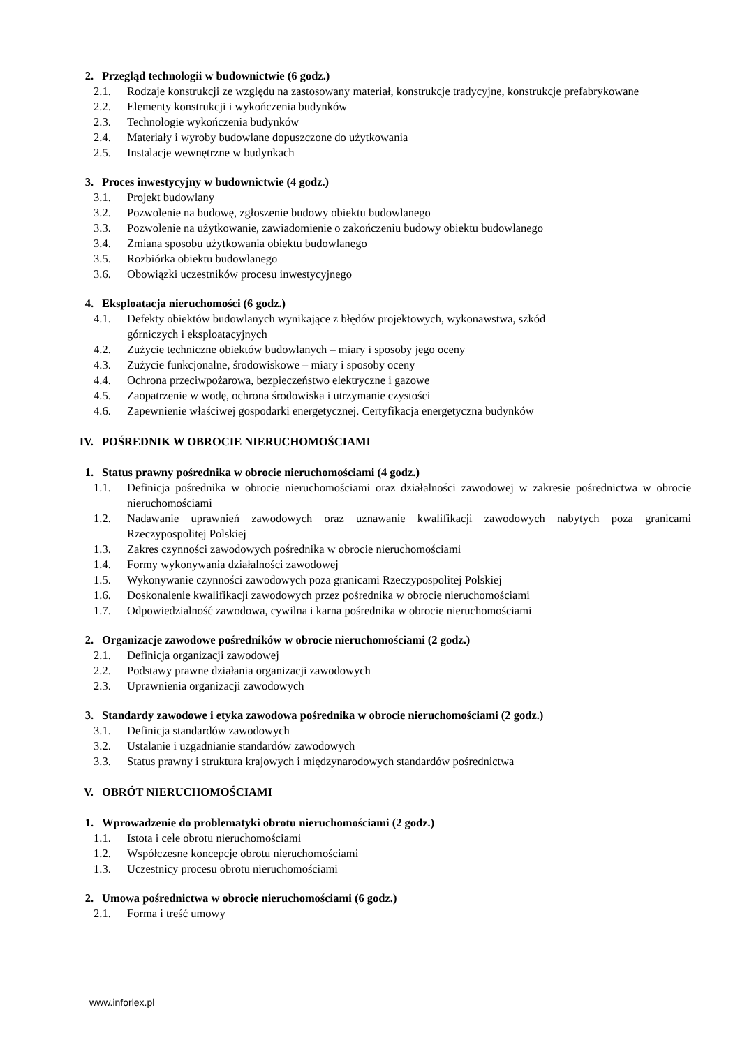2. Przegląd technologii w budownictwie (6 godz.)
2.1. Rodzaje konstrukcji ze względu na zastosowany materiał, konstrukcje tradycyjne, konstrukcje prefabrykowane
2.2. Elementy konstrukcji i wykończenia budynków
2.3. Technologie wykończenia budynków
2.4. Materiały i wyroby budowlane dopuszczone do użytkowania
2.5. Instalacje wewnętrzne w budynkach
3. Proces inwestycyjny w budownictwie (4 godz.)
3.1. Projekt budowlany
3.2. Pozwolenie na budowę, zgłoszenie budowy obiektu budowlanego
3.3. Pozwolenie na użytkowanie, zawiadomienie o zakończeniu budowy obiektu budowlanego
3.4. Zmiana sposobu użytkowania obiektu budowlanego
3.5. Rozbiórka obiektu budowlanego
3.6. Obowiązki uczestników procesu inwestycyjnego
4. Eksploatacja nieruchomości (6 godz.)
4.1. Defekty obiektów budowlanych wynikające z błędów projektowych, wykonawstwa, szkód
górniczych i eksploatacyjnych
4.2. Zużycie techniczne obiektów budowlanych – miary i sposoby jego oceny
4.3. Zużycie funkcjonalne, środowiskowe – miary i sposoby oceny
4.4. Ochrona przeciwpożarowa, bezpieczeństwo elektryczne i gazowe
4.5. Zaopatrzenie w wodę, ochrona środowiska i utrzymanie czystości
4.6. Zapewnienie właściwej gospodarki energetycznej. Certyfikacja energetyczna budynków
IV. POŚREDNIK W OBROCIE NIERUCHOMOŚCIAMI
1. Status prawny pośrednika w obrocie nieruchomościami (4 godz.)
1.1. Definicja pośrednika w obrocie nieruchomościami oraz działalności zawodowej w zakresie pośrednictwa w obrocie nieruchomościami
1.2. Nadawanie uprawnień zawodowych oraz uznawanie kwalifikacji zawodowych nabytych poza granicami Rzeczypospolitej Polskiej
1.3. Zakres czynności zawodowych pośrednika w obrocie nieruchomościami
1.4. Formy wykonywania działalności zawodowej
1.5. Wykonywanie czynności zawodowych poza granicami Rzeczypospolitej Polskiej
1.6. Doskonalenie kwalifikacji zawodowych przez pośrednika w obrocie nieruchomościami
1.7. Odpowiedzialność zawodowa, cywilna i karna pośrednika w obrocie nieruchomościami
2. Organizacje zawodowe pośredników w obrocie nieruchomościami (2 godz.)
2.1. Definicja organizacji zawodowej
2.2. Podstawy prawne działania organizacji zawodowych
2.3. Uprawnienia organizacji zawodowych
3. Standardy zawodowe i etyka zawodowa pośrednika w obrocie nieruchomościami (2 godz.)
3.1. Definicja standardów zawodowych
3.2. Ustalanie i uzgadnianie standardów zawodowych
3.3. Status prawny i struktura krajowych i międzynarodowych standardów pośrednictwa
V. OBRÓT NIERUCHOMOŚCIAMI
1. Wprowadzenie do problematyki obrotu nieruchomościami (2 godz.)
1.1. Istota i cele obrotu nieruchomościami
1.2. Współczesne koncepcje obrotu nieruchomościami
1.3. Uczestnicy procesu obrotu nieruchomościami
2. Umowa pośrednictwa w obrocie nieruchomościami (6 godz.)
2.1. Forma i treść umowy
www.inforlex.pl